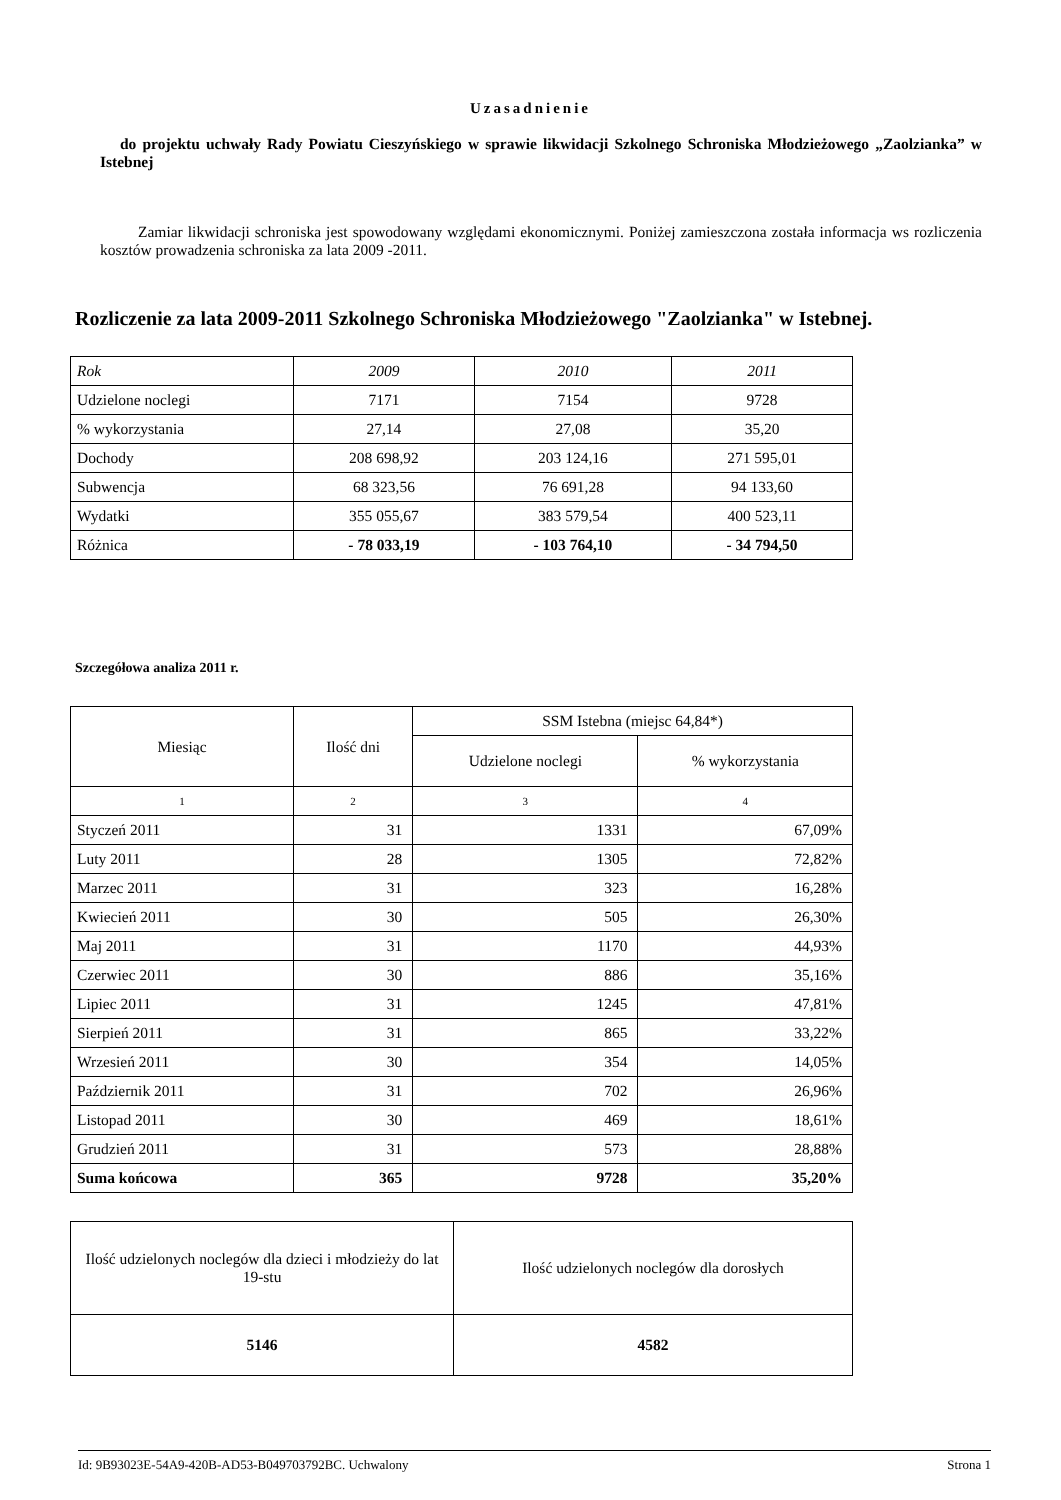Uzasadnienie
do projektu uchwały Rady Powiatu Cieszyńskiego w sprawie likwidacji Szkolnego Schroniska Młodzieżowego „Zaolzianka” w Istebnej
Zamiar likwidacji schroniska jest spowodowany względami ekonomicznymi. Poniżej zamieszczona została informacja ws rozliczenia kosztów prowadzenia schroniska za lata 2009 -2011.
Rozliczenie za lata 2009-2011 Szkolnego Schroniska Młodzieżowego "Zaolzianka" w Istebnej.
| Rok | 2009 | 2010 | 2011 |
| Udzielone noclegi | 7171 | 7154 | 9728 |
| % wykorzystania | 27,14 | 27,08 | 35,20 |
| Dochody | 208 698,92 | 203 124,16 | 271 595,01 |
| Subwencja | 68 323,56 | 76 691,28 | 94 133,60 |
| Wydatki | 355 055,67 | 383 579,54 | 400 523,11 |
| Różnica | - 78 033,19 | - 103 764,10 | - 34 794,50 |
Szczegółowa analiza 2011 r.
| Miesiąc | Ilość dni | SSM Istebna (miejsc 64,84*) | |
| | | Udzielone noclegi | % wykorzystania |
| 1 | 2 | 3 | 4 |
| Styczeń 2011 | 31 | 1331 | 67,09% |
| Luty 2011 | 28 | 1305 | 72,82% |
| Marzec 2011 | 31 | 323 | 16,28% |
| Kwiecień 2011 | 30 | 505 | 26,30% |
| Maj 2011 | 31 | 1170 | 44,93% |
| Czerwiec 2011 | 30 | 886 | 35,16% |
| Lipiec 2011 | 31 | 1245 | 47,81% |
| Sierpień 2011 | 31 | 865 | 33,22% |
| Wrzesień 2011 | 30 | 354 | 14,05% |
| Październik 2011 | 31 | 702 | 26,96% |
| Listopad 2011 | 30 | 469 | 18,61% |
| Grudzień 2011 | 31 | 573 | 28,88% |
| Suma końcowa | 365 | 9728 | 35,20% |
| Ilość udzielonych noclegów dla dzieci i młodzieży do lat 19-stu | Ilość udzielonych noclegów dla dorosłych |
| 5146 | 4582 |
Id: 9B93023E-54A9-420B-AD53-B049703792BC. Uchwalony Strona 1